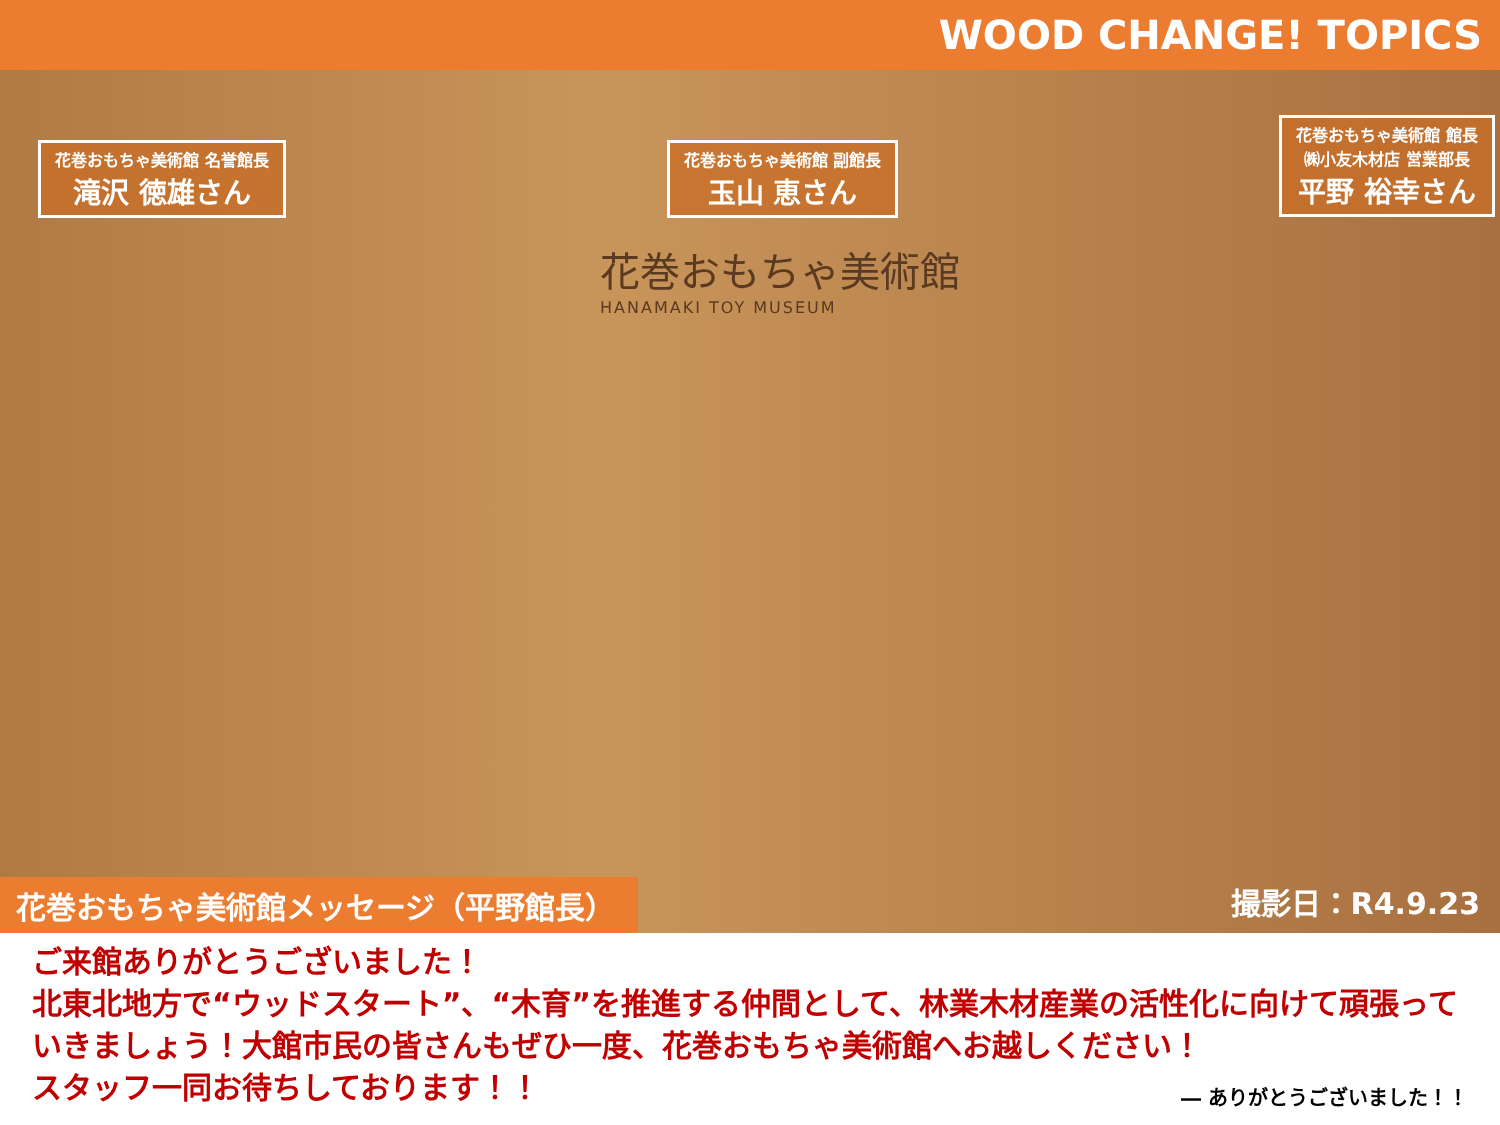WOOD CHANGE! TOPICS
花巻おもちゃ美術館 名誉館長
滝沢 徳雄さん
花巻おもちゃ美術館 副館長
玉山 恵さん
花巻おもちゃ美術館 館長
㈱小友木材店 営業部長
平野 裕幸さん
花巻おもちゃ美術館
HANAMAKI TOY MUSEUM
花巻おもちゃ美術館メッセージ（平野館長） 撮影日：R4.9.23
ご来館ありがとうございました！
北東北地方で“ウッドスタート”、“木育”を推進する仲間として、林業木材産業の活性化に向けて頑張っていきましょう！大館市民の皆さんもぜひ一度、花巻おもちゃ美術館へお越しください！
スタッフ一同お待ちしております！！
― ありがとうございました！！